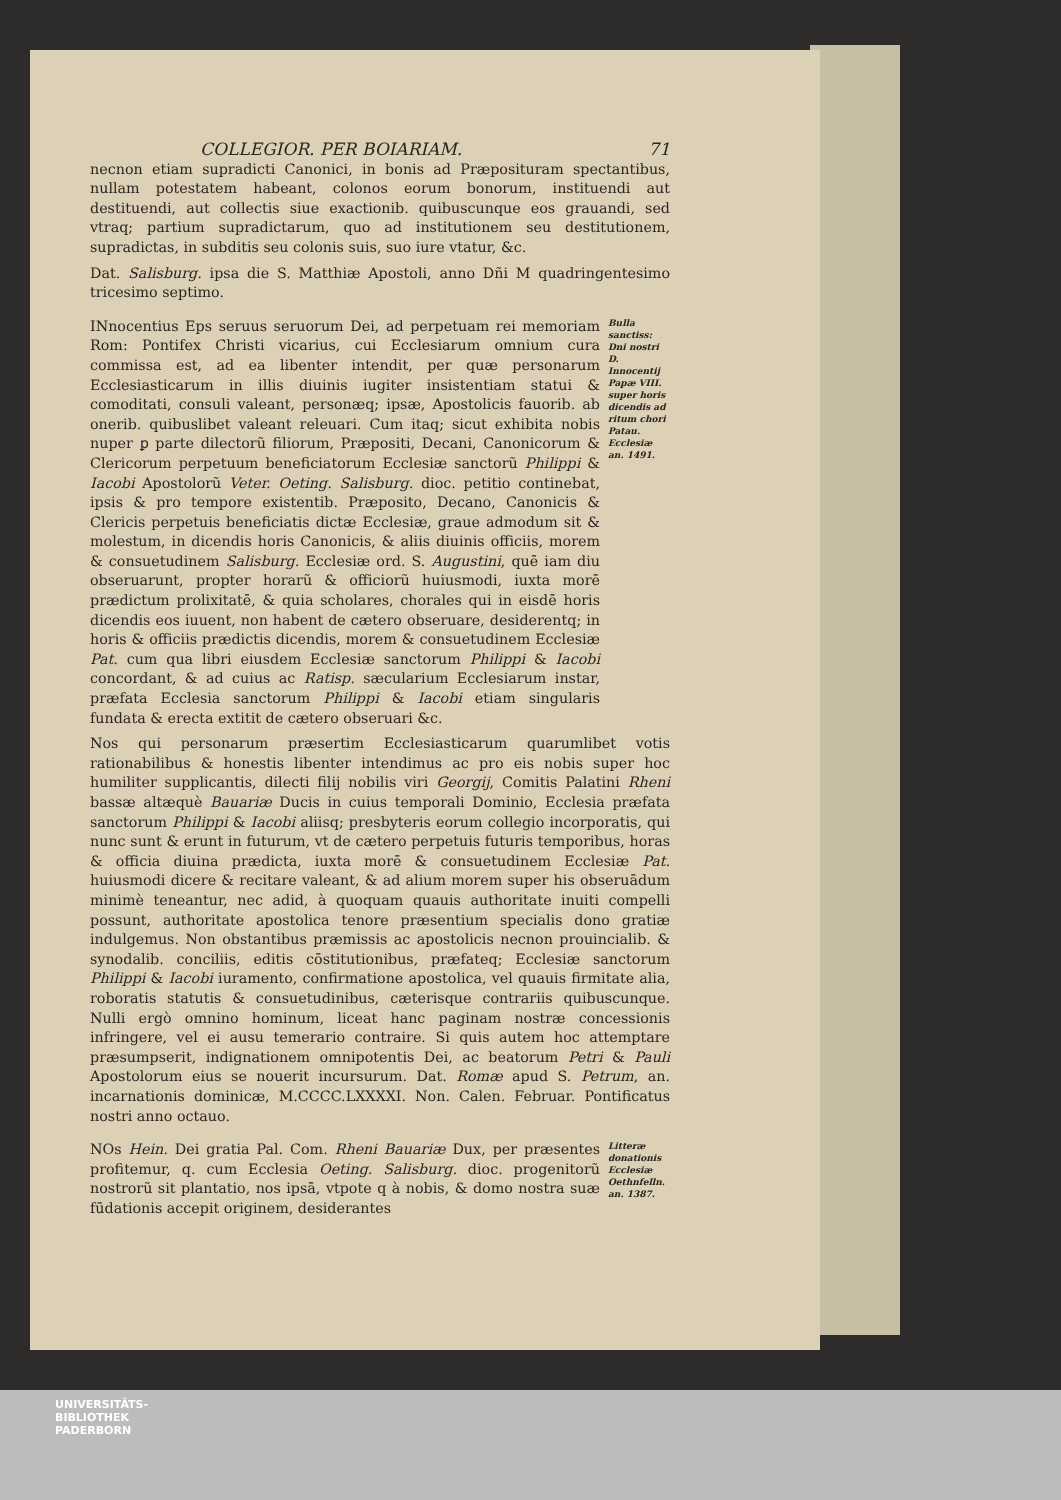COLLEGIOR. PER BOIARIAM. 71
necnon etiam supradicti Canonici, in bonis ad Præposituram spectantibus, nullam potestatem habeant, colonos eorum bonorum, instituendi aut destituendi, aut collectis siue exactionib. quibuscunque eos grauandi, sed vtraq; partium supradictarum, quo ad institutionem seu destitutionem, supradictas, in subditis seu colonis suis, suo iure vtatur, &c.
Dat. Salisburg. ipsa die S. Matthiæ Apostoli, anno Dñi M quadringentesimo tricesimo septimo.
INnocentius Eps seruus seruorum Dei, ad perpetuam rei memoriam Rom: Pontifex Christi vicarius, cui Ecclesiarum omnium cura commissa est, ad ea libenter intendit, per quæ personarum Ecclesiasticarum in illis diuinis iugiter insistentiam statui & comoditati, consuli valeant, personæq; ipsæ, Apostolicis fauorib. ab onerib. quibuslibet valeant releuari. Cum itaq; sicut exhibita nobis nuper ꝑ parte dilectorũ filiorum, Præpositi, Decani, Canonicorum & Clericorum perpetuum beneficiatorum Ecclesiæ sanctorũ Philippi & Iacobi Apostolorũ Veter. Oeting. Salisburg. dioc. petitio continebat, ipsis & pro tempore existentib. Præposito, Decano, Canonicis & Clericis perpetuis beneficiatis dictæ Ecclesiæ, graue admodum sit & molestum, in dicendis horis Canonicis, & aliis diuinis officiis, morem & consuetudinem Salisburg. Ecclesiæ ord. S. Augustini, quē iam diu obseruarunt, propter horarũ & officiorũ huiusmodi, iuxta morē prædictum prolixitatē, & quia scholares, chorales qui in eisdē horis dicendis eos iuuent, non habent de cætero obseruare, desiderentq; in horis & officiis prædictis dicendis, morem & consuetudinem Ecclesiæ Pat. cum qua libri eiusdem Ecclesiæ sanctorum Philippi & Iacobi concordant, & ad cuius ac Ratisp. sæcularium Ecclesiarum instar, præfata Ecclesia sanctorum Philippi & Iacobi etiam singularis fundata & erecta extitit de cætero obseruari &c.
Bulla sanctiss: Dni nostri D. Innocentij Papæ VIII. super horis dicendis ad ritum chori Patau. Ecclesiæ an. 1491.
Nos qui personarum præsertim Ecclesiasticarum quarumlibet votis rationabilibus & honestis libenter intendimus ac pro eis nobis super hoc humiliter supplicantis, dilecti filij nobilis viri Georgij, Comitis Palatini Rheni bassæ altæquè Bauariæ Ducis in cuius temporali Dominio, Ecclesia præfata sanctorum Philippi & Iacobi aliisq; presbyteris eorum collegio incorporatis, qui nunc sunt & erunt in futurum, vt de cætero perpetuis futuris temporibus, horas & officia diuina prædicta, iuxta morē & consuetudinem Ecclesiæ Pat. huiusmodi dicere & recitare valeant, & ad alium morem super his obseruādum minimè teneantur, nec adid, à quoquam quauis authoritate inuiti compelli possunt, authoritate apostolica tenore præsentium specialis dono gratiæ indulgemus. Non obstantibus præmissis ac apostolicis necnon prouincialib. & synodalib. conciliis, editis cōstitutionibus, præfateq; Ecclesiæ sanctorum Philippi & Iacobi iuramento, confirmatione apostolica, vel quauis firmitate alia, roboratis statutis & consuetudinibus, cæterisque contrariis quibuscunque. Nulli ergò omnino hominum, liceat hanc paginam nostræ concessionis infringere, vel ei ausu temerario contraire. Si quis autem hoc attemptare præsumpserit, indignationem omnipotentis Dei, ac beatorum Petri & Pauli Apostolorum eius se nouerit incursurum. Dat. Romæ apud S. Petrum, an. incarnationis dominicæ, M.CCCC.LXXXXI. Non. Calen. Februar. Pontificatus nostri anno octauo.
NOs Hein. Dei gratia Pal. Com. Rheni Bauariæ Dux, per præsentes profitemur, q. cum Ecclesia Oeting. Salisburg. dioc. progenitorũ nostrorũ sit plantatio, nos ipsā, vtpote q à nobis, & domo nostra suæ fūdationis accepit originem, desiderantes
Litteræ donationis Ecclesiæ Oethnfelln. an. 1387.
UNIVERSITÄTS-
BIBLIOTHEK
PADERBORN